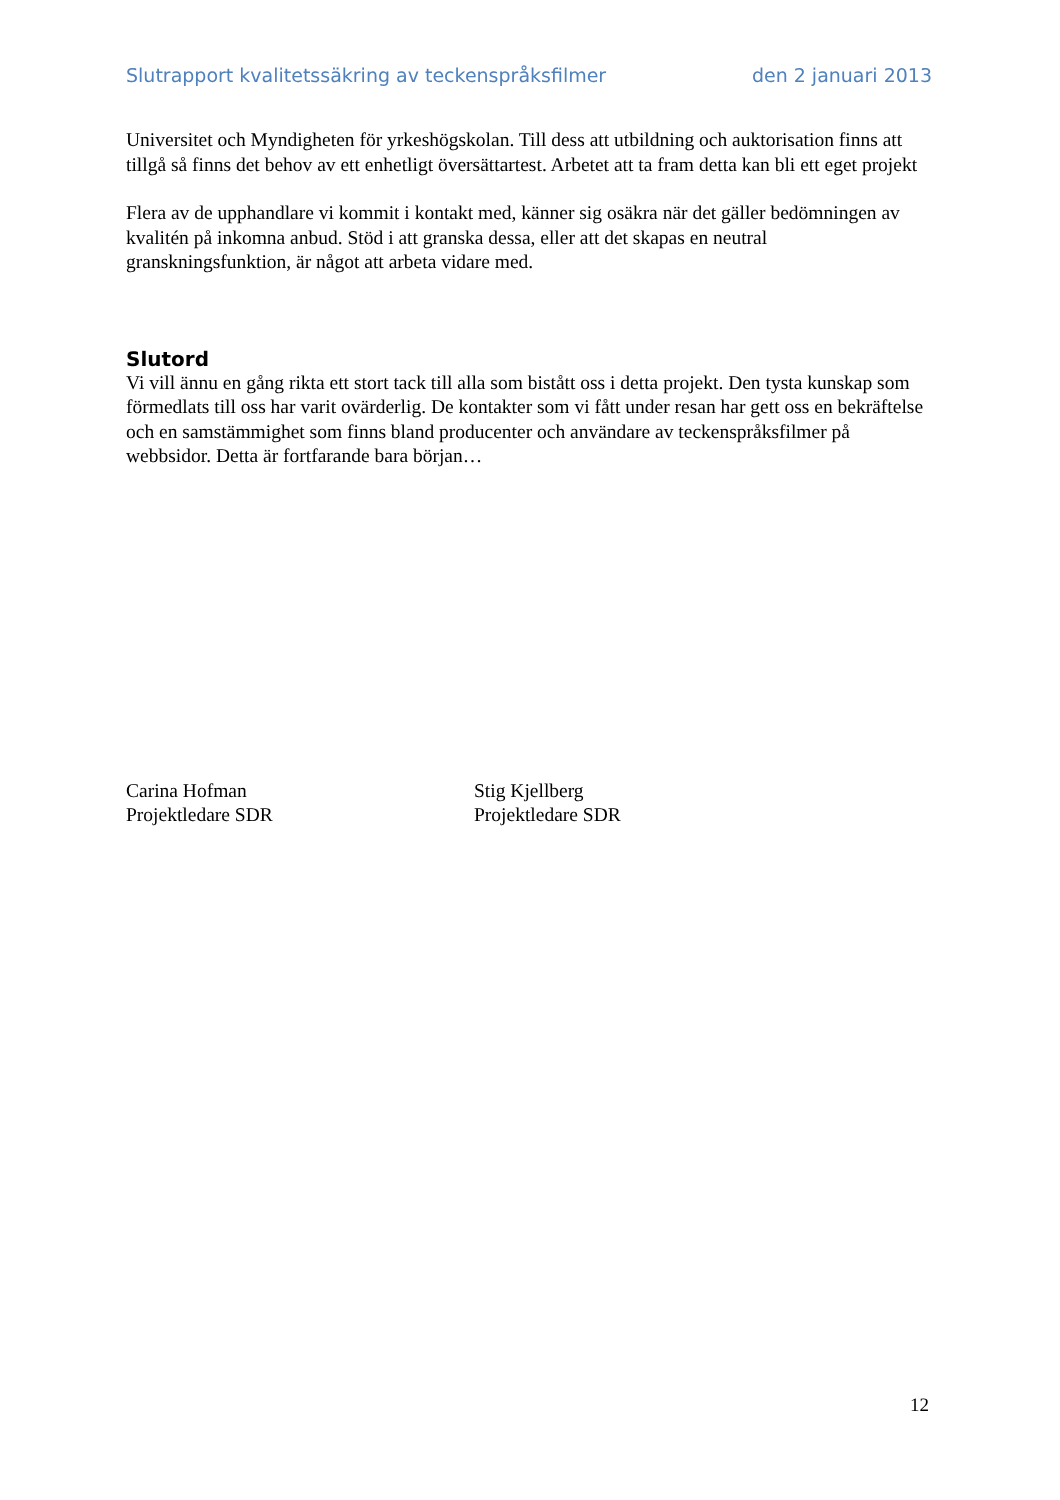Slutrapport kvalitetssäkring av teckenspråksfilmer den 2 januari 2013
Universitet och Myndigheten för yrkeshögskolan. Till dess att utbildning och auktorisation finns att tillgå så finns det behov av ett enhetligt översättartest. Arbetet att ta fram detta kan bli ett eget projekt
Flera av de upphandlare vi kommit i kontakt med, känner sig osäkra när det gäller bedömningen av kvalitén på inkomna anbud. Stöd i att granska dessa, eller att det skapas en neutral granskningsfunktion, är något att arbeta vidare med.
Slutord
Vi vill ännu en gång rikta ett stort tack till alla som bistått oss i detta projekt. Den tysta kunskap som förmedlats till oss har varit ovärderlig. De kontakter som vi fått under resan har gett oss en bekräftelse och en samstämmighet som finns bland producenter och användare av teckenspråksfilmer på webbsidor. Detta är fortfarande bara början…
Carina Hofman
Projektledare SDR
Stig Kjellberg
Projektledare SDR
12